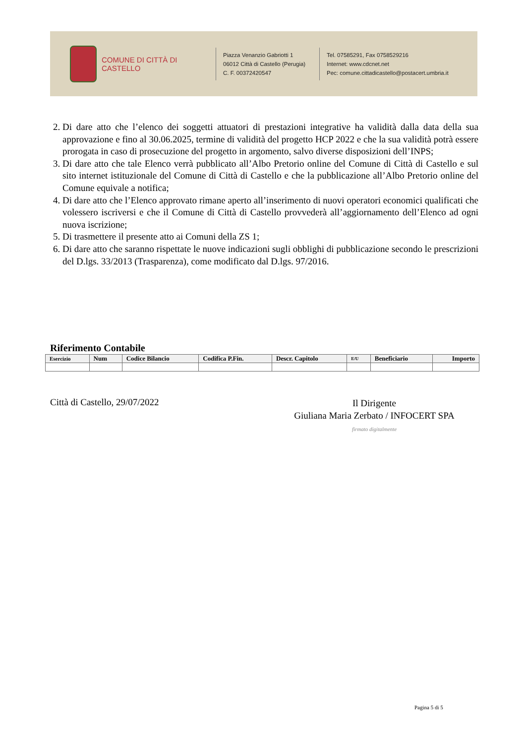COMUNE DI CITTÀ DI CASTELLO
Piazza Venanzio Gabriotti 1
06012 Città di Castello (Perugia)
C. F. 00372420547
Tel. 07585291, Fax 0758529216
Internet: www.cdcnet.net
Pec: comune.cittadicastello@postacert.umbria.it
2. Di dare atto che l’elenco dei soggetti attuatori di prestazioni integrative ha validità dalla data della sua approvazione e fino al 30.06.2025, termine di validità del progetto HCP 2022 e che la sua validità potrà essere prorogata in caso di prosecuzione del progetto in argomento, salvo diverse disposizioni dell’INPS;
3. Di dare atto che tale Elenco verrà pubblicato all’Albo Pretorio online del Comune di Città di Castello e sul sito internet istituzionale del Comune di Città di Castello e che la pubblicazione all’Albo Pretorio online del Comune equivale a notifica;
4. Di dare atto che l’Elenco approvato rimane aperto all’inserimento di nuovi operatori economici qualificati che volessero iscriversi e che il Comune di Città di Castello provvederà all’aggiornamento dell’Elenco ad ogni nuova iscrizione;
5. Di trasmettere il presente atto ai Comuni della ZS 1;
6. Di dare atto che saranno rispettate le nuove indicazioni sugli obblighi di pubblicazione secondo le prescrizioni del D.lgs. 33/2013 (Trasparenza), come modificato dal D.lgs. 97/2016.
Riferimento Contabile
| Esercizio | Num | Codice Bilancio | Codifica P.Fin. | Descr. Capitolo | E/U | Beneficiario | Importo |
| --- | --- | --- | --- | --- | --- | --- | --- |
Città di Castello, 29/07/2022
Il Dirigente
Giuliana Maria Zerbato / INFOCERT SPA
firmato digitalmente
Pagina 5 di 5